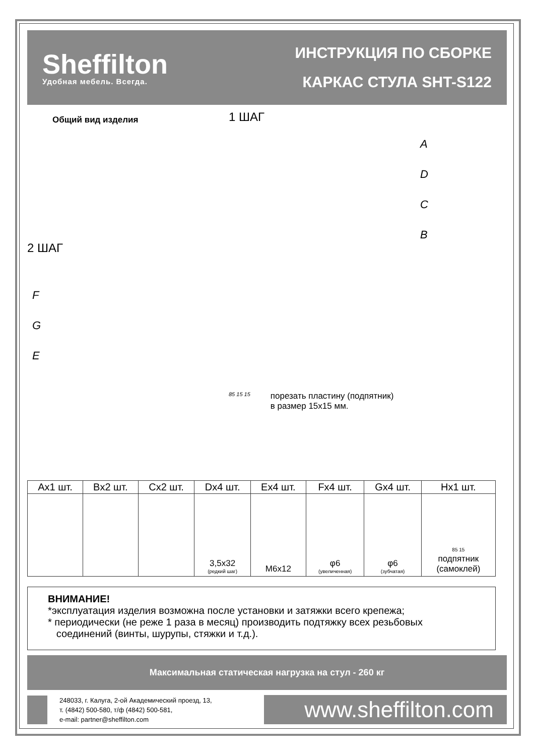Sheffilton
Удобная мебель. Всегда.
ИНСТРУКЦИЯ ПО СБОРКЕ
КАРКАС СТУЛА SHT-S122
Общий вид изделия
2 ШАГ
F
G
E
1 ШАГ
A
D
C
B
85 15 15
порезать пластину (подпятник)
в размер 15x15 мм.
| Ax1 шт. | Bx2 шт. | Cx2 шт. | Dx4 шт. | Ex4 шт. | Fx4 шт. | Gx4 шт. | Hx1 шт. |
| --- | --- | --- | --- | --- | --- | --- | --- |
| | | | 3,5x32 (редкий шаг) | M6x12 | φ6 (увеличенная) | φ6 (зубчатая) | 85 15 подпятник (самоклей) |
ВНИМАНИЕ!
*эксплуатация изделия возможна после установки и затяжки всего крепежа;
* периодически (не реже 1 раза в месяц) производить подтяжку всех резьбовых
соединений (винты, шурупы, стяжки и т.д.).
Максимальная статическая нагрузка на стул - 260 кг
248033, г. Калуга, 2-ой Академический проезд, 13,
т. (4842) 500-580, т/ф (4842) 500-581,
e-mail: partner@sheffilton.com
www.sheffilton.com